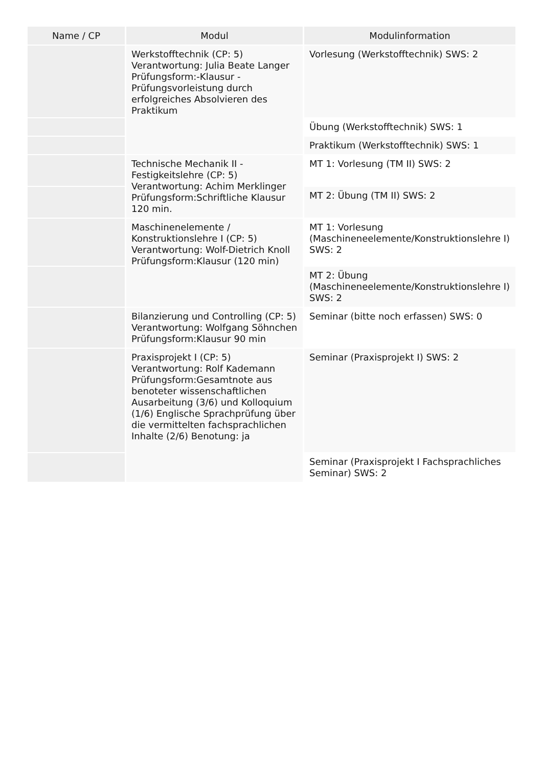| Name / CP | Modul | Modulinformation |
| --- | --- | --- |
| | Werkstofftechnik (CP: 5) Verantwortung: Julia Beate Langer Prüfungsform:-Klausur - Prüfungsvorleistung durch erfolgreiches Absolvieren des Praktikum | Vorlesung (Werkstofftechnik) SWS: 2 |
| | | Übung (Werkstofftechnik) SWS: 1 |
| | | Praktikum (Werkstofftechnik) SWS: 1 |
| | Technische Mechanik II - Festigkeitslehre (CP: 5) Verantwortung: Achim Merklinger Prüfungsform:Schriftliche Klausur 120 min. | MT 1: Vorlesung (TM II) SWS: 2 |
| | | MT 2: Übung (TM II) SWS: 2 |
| | Maschinenelemente / Konstruktionslehre I (CP: 5) Verantwortung: Wolf-Dietrich Knoll Prüfungsform:Klausur (120 min) | MT 1: Vorlesung (Maschineneelemente/Konstruktionslehre I) SWS: 2 |
| | | MT 2: Übung (Maschineneelemente/Konstruktionslehre I) SWS: 2 |
| | Bilanzierung und Controlling (CP: 5) Verantwortung: Wolfgang Söhnchen Prüfungsform:Klausur 90 min | Seminar (bitte noch erfassen) SWS: 0 |
| | Praxisprojekt I (CP: 5) Verantwortung: Rolf Kademann Prüfungsform:Gesamtnote aus benoteter wissenschaftlichen Ausarbeitung (3/6) und Kolloquium (1/6) Englische Sprachprüfung über die vermittelten fachsprachlichen Inhalte (2/6) Benotung: ja | Seminar (Praxisprojekt I) SWS: 2 |
| | | Seminar (Praxisprojekt I Fachsprachliches Seminar) SWS: 2 |